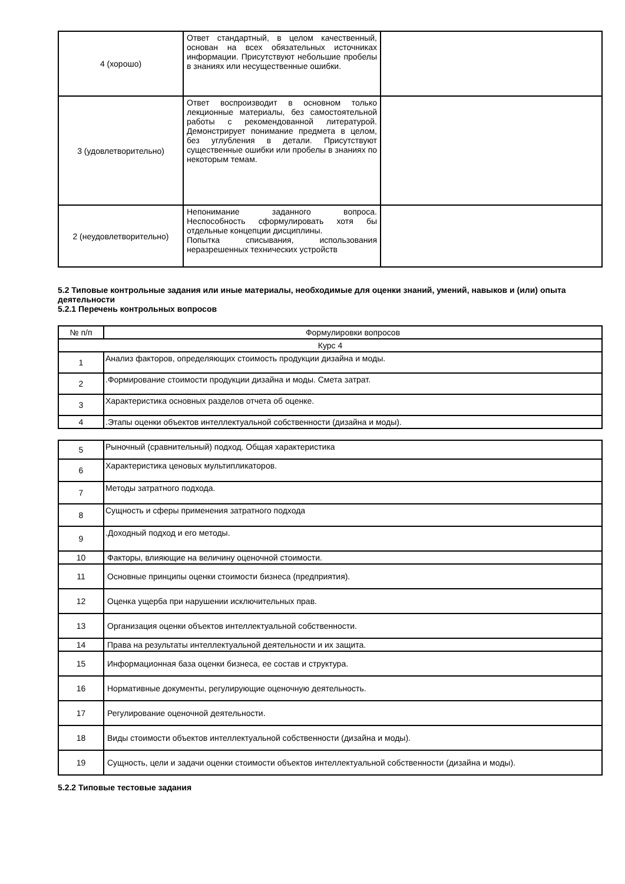| 4 (хорошо) | Ответ стандартный, в целом качественный, основан на всех обязательных источниках информации. Присутствуют небольшие пробелы в знаниях или несущественные ошибки. | |
| 3 (удовлетворительно) | Ответ воспроизводит в основном только лекционные материалы, без самостоятельной работы с рекомендованной литературой. Демонстрирует понимание предмета в целом, без углубления в детали. Присутствуют существенные ошибки или пробелы в знаниях по некоторым темам. | |
| 2 (неудовлетворительно) | Непонимание заданного вопроса. Неспособность сформулировать хотя бы отдельные концепции дисциплины. Попытка списывания, использования неразрешенных технических устройств | |
5.2 Типовые контрольные задания или иные материалы, необходимые для оценки знаний, умений, навыков и (или) опыта деятельности
5.2.1 Перечень контрольных вопросов
| № п/п | Формулировки вопросов |
| Курс 4 | |
| 1 | Анализ факторов, определяющих стоимость продукции дизайна и моды. |
| 2 | .Формирование стоимости продукции дизайна и моды. Смета затрат. |
| 3 | Характеристика основных разделов отчета об оценке. |
| 4 | .Этапы оценки объектов интеллектуальной собственности (дизайна и моды). |
| 5 | Рыночный (сравнительный) подход. Общая характеристика |
| 6 | Характеристика ценовых мультипликаторов. |
| 7 | Методы затратного подхода. |
| 8 | Сущность и сферы применения затратного подхода |
| 9 | .Доходный подход и его методы. |
| 10 | Факторы, влияющие на величину оценочной стоимости. |
| 11 | Основные принципы оценки стоимости бизнеса (предприятия). |
| 12 | Оценка ущерба при нарушении исключительных прав. |
| 13 | Организация оценки объектов интеллектуальной собственности. |
| 14 | Права на результаты интеллектуальной деятельности и их защита. |
| 15 | Информационная база оценки бизнеса, ее состав и структура. |
| 16 | Нормативные документы, регулирующие оценочную деятельность. |
| 17 | Регулирование оценочной деятельности. |
| 18 | Виды стоимости объектов интеллектуальной собственности (дизайна и моды). |
| 19 | Сущность, цели и задачи оценки стоимости объектов интеллектуальной собственности (дизайна и моды). |
5.2.2 Типовые тестовые задания